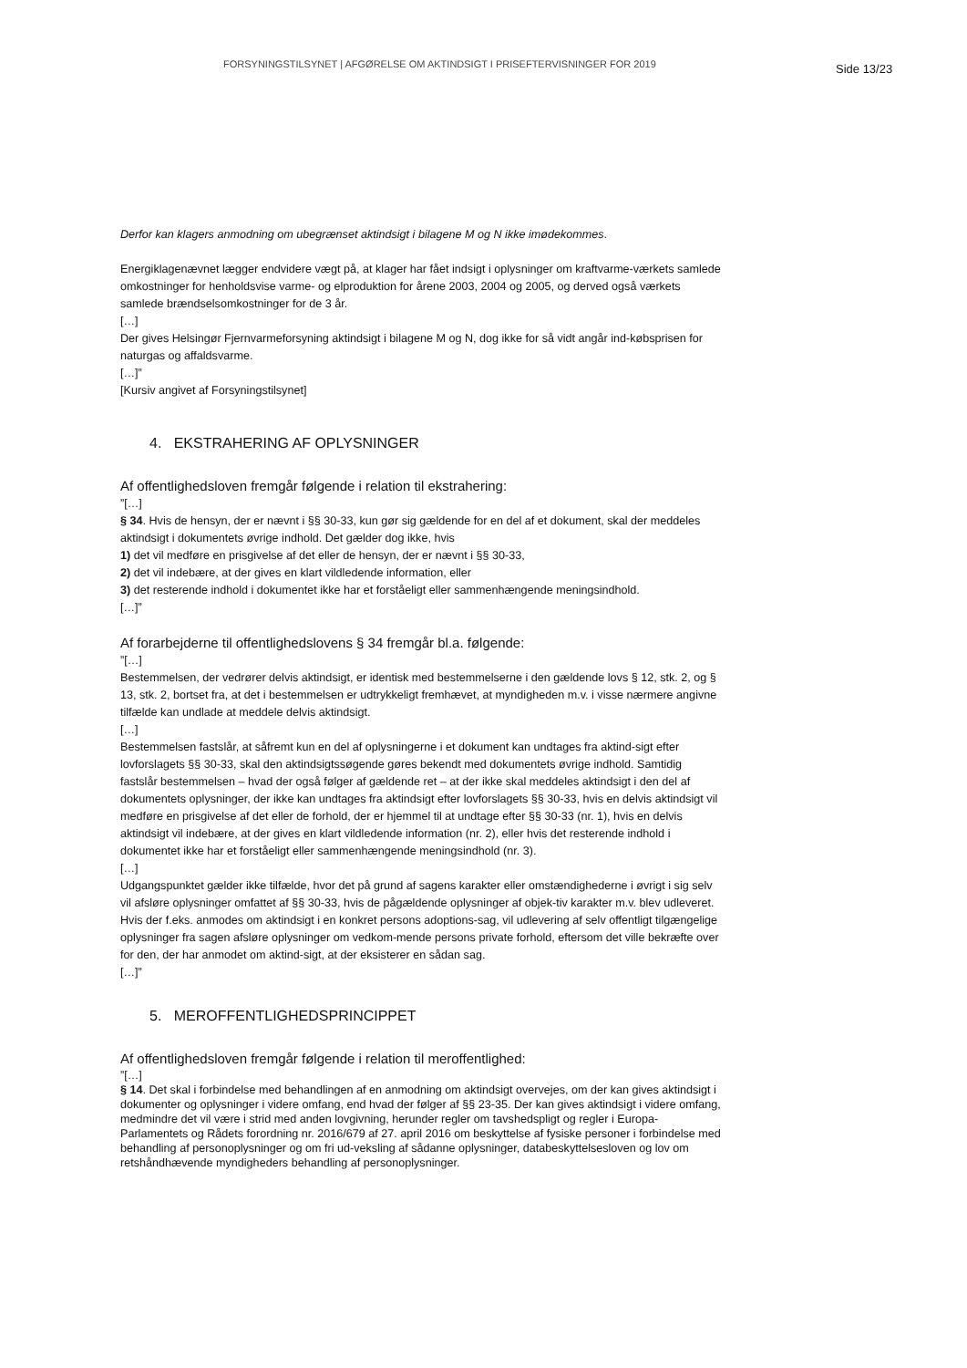FORSYNINGSTILSYNET | AFGØRELSE OM AKTINDSIGT I PRISEFTERVISNINGER FOR 2019 Side 13/23
Derfor kan klagers anmodning om ubegrænset aktindsigt i bilagene M og N ikke imødekommes.
Energiklagenævnet lægger endvidere vægt på, at klager har fået indsigt i oplysninger om kraftvarme-værkets samlede omkostninger for henholdsvise varme- og elproduktion for årene 2003, 2004 og 2005, og derved også værkets samlede brændselsomkostninger for de 3 år.
[…]
Der gives Helsingør Fjernvarmeforsyning aktindsigt i bilagene M og N, dog ikke for så vidt angår ind-købsprisen for naturgas og affaldsvarme.
[…]”
[Kursiv angivet af Forsyningstilsynet]
4. EKSTRAHERING AF OPLYSNINGER
Af offentlighedsloven fremgår følgende i relation til ekstrahering:
”[…]
§ 34. Hvis de hensyn, der er nævnt i §§ 30-33, kun gør sig gældende for en del af et dokument, skal der meddeles aktindsigt i dokumentets øvrige indhold. Det gælder dog ikke, hvis
1) det vil medføre en prisgivelse af det eller de hensyn, der er nævnt i §§ 30-33,
2) det vil indebære, at der gives en klart vildledende information, eller
3) det resterende indhold i dokumentet ikke har et forståeligt eller sammenhængende meningsindhold.
[…]”
Af forarbejderne til offentlighedslovens § 34 fremgår bl.a. følgende:
”[…]
Bestemmelsen, der vedrører delvis aktindsigt, er identisk med bestemmelserne i den gældende lovs § 12, stk. 2, og § 13, stk. 2, bortset fra, at det i bestemmelsen er udtrykkeligt fremhævet, at myndigheden m.v. i visse nærmere angivne tilfælde kan undlade at meddele delvis aktindsigt.
[…]
Bestemmelsen fastslår, at såfremt kun en del af oplysningerne i et dokument kan undtages fra aktind-sigt efter lovforslagets §§ 30-33, skal den aktindsigtssøgende gøres bekendt med dokumentets øvrige indhold. Samtidig fastslår bestemmelsen – hvad der også følger af gældende ret – at der ikke skal meddeles aktindsigt i den del af dokumentets oplysninger, der ikke kan undtages fra aktindsigt efter lovforslagets §§ 30-33, hvis en delvis aktindsigt vil medføre en prisgivelse af det eller de forhold, der er hjemmel til at undtage efter §§ 30-33 (nr. 1), hvis en delvis aktindsigt vil indebære, at der gives en klart vildledende information (nr. 2), eller hvis det resterende indhold i dokumentet ikke har et forståeligt eller sammenhængende meningsindhold (nr. 3).
[…]
Udgangspunktet gælder ikke tilfælde, hvor det på grund af sagens karakter eller omstændighederne i øvrigt i sig selv vil afsløre oplysninger omfattet af §§ 30-33, hvis de pågældende oplysninger af objek-tiv karakter m.v. blev udleveret. Hvis der f.eks. anmodes om aktindsigt i en konkret persons adoptions-sag, vil udlevering af selv offentligt tilgængelige oplysninger fra sagen afsløre oplysninger om vedkom-mende persons private forhold, eftersom det ville bekræfte over for den, der har anmodet om aktind-sigt, at der eksisterer en sådan sag.
[…]”
5. MEROFFENTLIGHEDSPRINCIPPET
Af offentlighedsloven fremgår følgende i relation til meroffentlighed:
”[…]
§ 14. Det skal i forbindelse med behandlingen af en anmodning om aktindsigt overvejes, om der kan gives aktindsigt i dokumenter og oplysninger i videre omfang, end hvad der følger af §§ 23-35. Der kan gives aktindsigt i videre omfang, medmindre det vil være i strid med anden lovgivning, herunder regler om tavshedspligt og regler i Europa-Parlamentets og Rådets forordning nr. 2016/679 af 27. april 2016 om beskyttelse af fysiske personer i forbindelse med behandling af personoplysninger og om fri ud-veksling af sådanne oplysninger, databeskyttelsesloven og lov om retshåndhævende myndigheders behandling af personoplysninger.